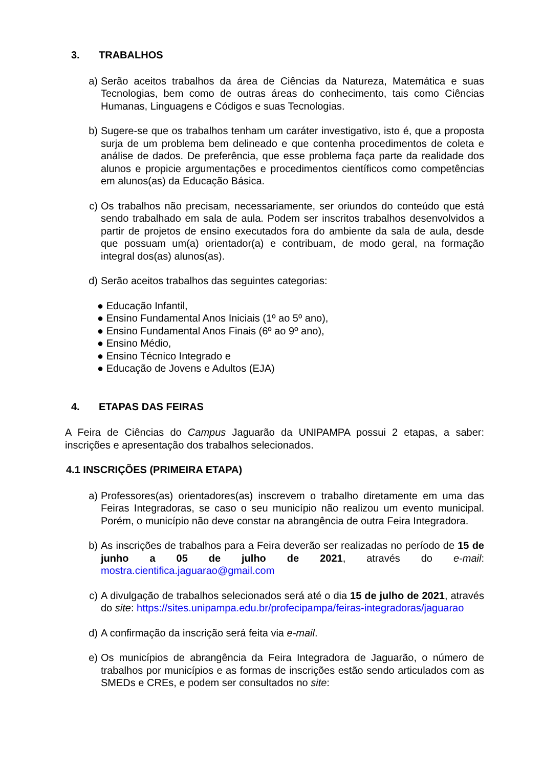3. TRABALHOS
a) Serão aceitos trabalhos da área de Ciências da Natureza, Matemática e suas Tecnologias, bem como de outras áreas do conhecimento, tais como Ciências Humanas, Linguagens e Códigos e suas Tecnologias.
b) Sugere-se que os trabalhos tenham um caráter investigativo, isto é, que a proposta surja de um problema bem delineado e que contenha procedimentos de coleta e análise de dados. De preferência, que esse problema faça parte da realidade dos alunos e propicie argumentações e procedimentos científicos como competências em alunos(as) da Educação Básica.
c) Os trabalhos não precisam, necessariamente, ser oriundos do conteúdo que está sendo trabalhado em sala de aula. Podem ser inscritos trabalhos desenvolvidos a partir de projetos de ensino executados fora do ambiente da sala de aula, desde que possuam um(a) orientador(a) e contribuam, de modo geral, na formação integral dos(as) alunos(as).
d) Serão aceitos trabalhos das seguintes categorias:
● Educação Infantil,
● Ensino Fundamental Anos Iniciais (1º ao 5º ano),
● Ensino Fundamental Anos Finais (6º ao 9º ano),
● Ensino Médio,
● Ensino Técnico Integrado e
● Educação de Jovens e Adultos (EJA)
4. ETAPAS DAS FEIRAS
A Feira de Ciências do Campus Jaguarão da UNIPAMPA possui 2 etapas, a saber: inscrições e apresentação dos trabalhos selecionados.
4.1 INSCRIÇÕES (PRIMEIRA ETAPA)
a) Professores(as) orientadores(as) inscrevem o trabalho diretamente em uma das Feiras Integradoras, se caso o seu município não realizou um evento municipal. Porém, o município não deve constar na abrangência de outra Feira Integradora.
b) As inscrições de trabalhos para a Feira deverão ser realizadas no período de 15 de junho a 05 de julho de 2021, através do e-mail: mostra.cientifica.jaguarao@gmail.com
c) A divulgação de trabalhos selecionados será até o dia 15 de julho de 2021, através do site: https://sites.unipampa.edu.br/profecipampa/feiras-integradoras/jaguarao
d) A confirmação da inscrição será feita via e-mail.
e) Os municípios de abrangência da Feira Integradora de Jaguarão, o número de trabalhos por municípios e as formas de inscrições estão sendo articulados com as SMEDs e CREs, e podem ser consultados no site: